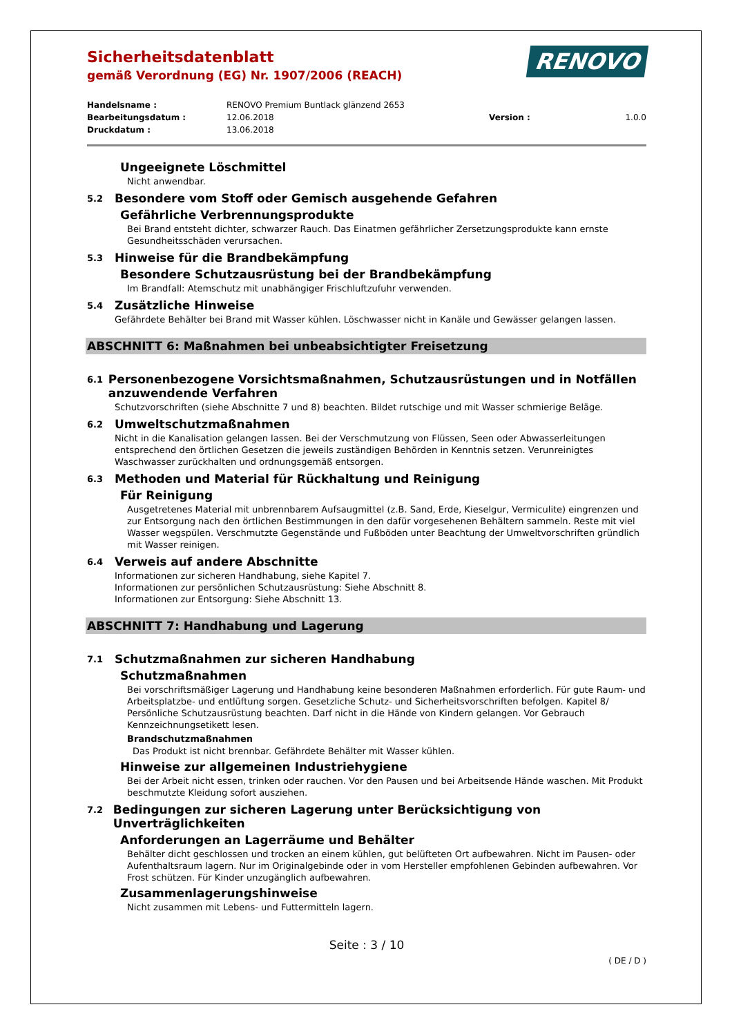Sicherheitsdatenblatt
gemäß Verordnung (EG) Nr. 1907/2006 (REACH)
RENOVO
Handelsname : RENOVO Premium Buntlack glänzend 2653 Bearbeitungsdatum : 12.06.2018 Version : 1.0.0 Druckdatum : 13.06.2018
Ungeeignete Löschmittel
Nicht anwendbar.
5.2 Besondere vom Stoff oder Gemisch ausgehende Gefahren
Gefährliche Verbrennungsprodukte
Bei Brand entsteht dichter, schwarzer Rauch. Das Einatmen gefährlicher Zersetzungsprodukte kann ernste Gesundheitsschäden verursachen.
5.3 Hinweise für die Brandbekämpfung
Besondere Schutzausrüstung bei der Brandbekämpfung
Im Brandfall: Atemschutz mit unabhängiger Frischluftzufuhr verwenden.
5.4 Zusätzliche Hinweise
Gefährdete Behälter bei Brand mit Wasser kühlen. Löschwasser nicht in Kanäle und Gewässer gelangen lassen.
ABSCHNITT 6: Maßnahmen bei unbeabsichtigter Freisetzung
6.1 Personenbezogene Vorsichtsmaßnahmen, Schutzausrüstungen und in Notfällen anzuwendende Verfahren
Schutzvorschriften (siehe Abschnitte 7 und 8) beachten. Bildet rutschige und mit Wasser schmierige Beläge.
6.2 Umweltschutzmaßnahmen
Nicht in die Kanalisation gelangen lassen. Bei der Verschmutzung von Flüssen, Seen oder Abwasserleitungen entsprechend den örtlichen Gesetzen die jeweils zuständigen Behörden in Kenntnis setzen. Verunreinigtes Waschwasser zurückhalten und ordnungsgemäß entsorgen.
6.3 Methoden und Material für Rückhaltung und Reinigung
Für Reinigung
Ausgetretenes Material mit unbrennbarem Aufsaugmittel (z.B. Sand, Erde, Kieselgur, Vermiculite) eingrenzen und zur Entsorgung nach den örtlichen Bestimmungen in den dafür vorgesehenen Behältern sammeln. Reste mit viel Wasser wegspülen. Verschmutzte Gegenstände und Fußböden unter Beachtung der Umweltvorschriften gründlich mit Wasser reinigen.
6.4 Verweis auf andere Abschnitte
Informationen zur sicheren Handhabung, siehe Kapitel 7.
Informationen zur persönlichen Schutzausrüstung: Siehe Abschnitt 8.
Informationen zur Entsorgung: Siehe Abschnitt 13.
ABSCHNITT 7: Handhabung und Lagerung
7.1 Schutzmaßnahmen zur sicheren Handhabung
Schutzmaßnahmen
Bei vorschriftsmäßiger Lagerung und Handhabung keine besonderen Maßnahmen erforderlich. Für gute Raum- und Arbeitsplatzbe- und entlüftung sorgen. Gesetzliche Schutz- und Sicherheitsvorschriften befolgen. Kapitel 8/ Persönliche Schutzausrüstung beachten. Darf nicht in die Hände von Kindern gelangen. Vor Gebrauch Kennzeichnungsetikett lesen.
Brandschutzmaßnahmen
Das Produkt ist nicht brennbar. Gefährdete Behälter mit Wasser kühlen.
Hinweise zur allgemeinen Industriehygiene
Bei der Arbeit nicht essen, trinken oder rauchen. Vor den Pausen und bei Arbeitsende Hände waschen. Mit Produkt beschmutzte Kleidung sofort ausziehen.
7.2 Bedingungen zur sicheren Lagerung unter Berücksichtigung von Unverträglichkeiten
Anforderungen an Lagerräume und Behälter
Behälter dicht geschlossen und trocken an einem kühlen, gut belüfteten Ort aufbewahren. Nicht im Pausen- oder Aufenthaltsraum lagern. Nur im Originalgebinde oder in vom Hersteller empfohlenen Gebinden aufbewahren. Vor Frost schützen. Für Kinder unzugänglich aufbewahren.
Zusammenlagerungshinweise
Nicht zusammen mit Lebens- und Futtermitteln lagern.
Seite : 3 / 10
( DE / D )